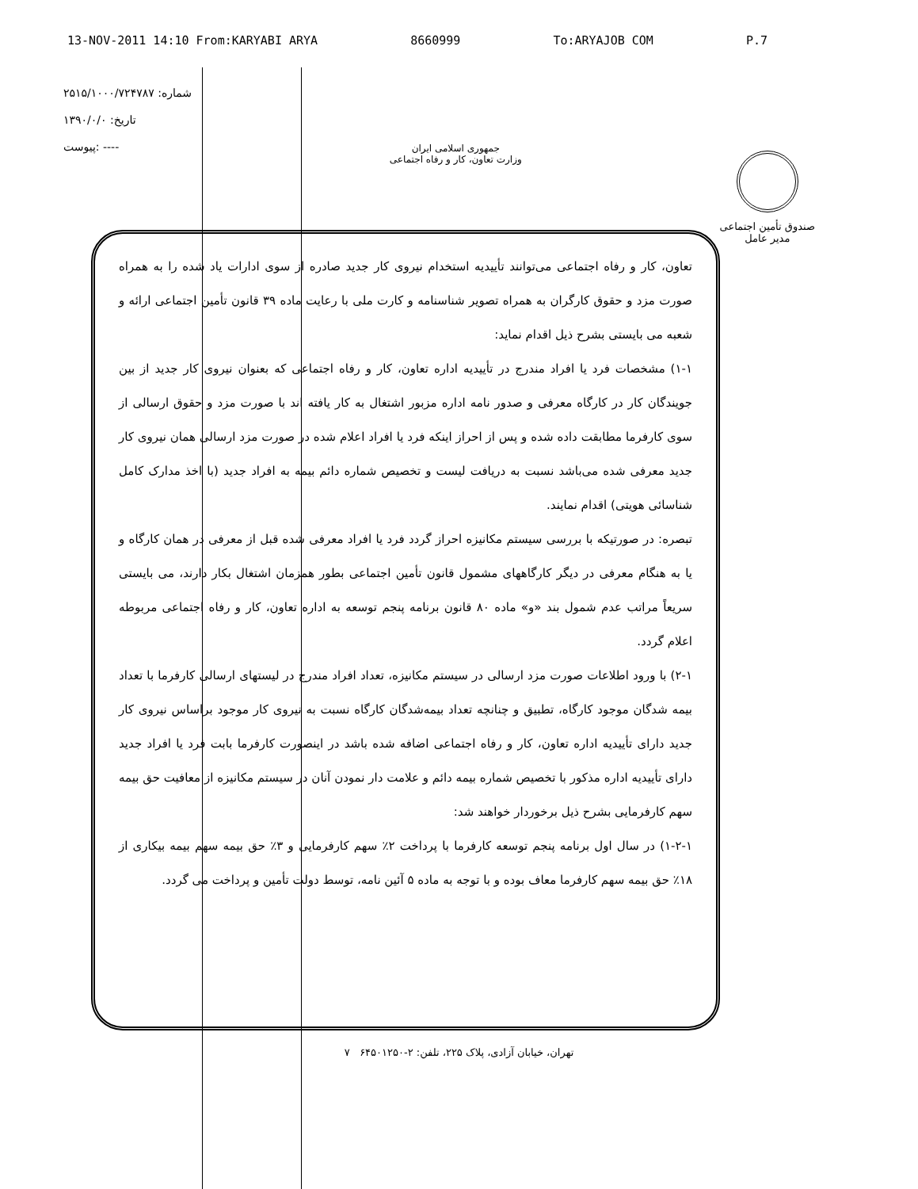13-NOV-2011 14:10 From:KARYABI ARYA 8660999 To:ARYAJOB COM P.7
شماره: ۲۵۱۵/۱۰۰۰/۷۲۴۷۸۷
تاریخ: ۱۳۹۰/۰/۰
پیوست: ----
جمهوری اسلامی ایران
وزارت تعاون، کار و رفاه اجتماعی
صندوق تأمین اجتماعی
مدیر عامل
تعاون، کار و رفاه اجتماعی می‌توانند تأییدیه استخدام نیروی کار جدید صادره از سوی ادارات یاد شده را به همراه صورت مزد و حقوق کارگران به همراه تصویر شناسنامه و کارت ملی با رعایت ماده ۳۹ قانون تأمین اجتماعی ارائه و شعبه می بایستی بشرح ذیل اقدام نماید:
۱-۱) مشخصات فرد یا افراد مندرج در تأییدیه اداره تعاون، کار و رفاه اجتماعی که بعنوان نیروی کار جدید از بین جویندگان کار در کارگاه معرفی و صدور نامه اداره مزبور اشتغال به کار یافته اند با صورت مزد و حقوق ارسالی از سوی کارفرما مطابقت داده شده و پس از احراز اینکه فرد یا افراد اعلام شده در صورت مزد ارسالی همان نیروی کار جدید معرفی شده می‌باشد نسبت به دریافت لیست و تخصیص شماره دائم بیمه به افراد جدید (با اخذ مدارک کامل شناسائی هویتی) اقدام نمایند.
تبصره: در صورتیکه با بررسی سیستم مکانیزه احراز گردد فرد یا افراد معرفی شده قبل از معرفی در همان کارگاه و یا به هنگام معرفی در دیگر کارگاههای مشمول قانون تأمین اجتماعی بطور همزمان اشتغال بکار دارند، می بایستی سریعاً مراتب عدم شمول بند «و» ماده ۸۰ قانون برنامه پنجم توسعه به اداره تعاون، کار و رفاه اجتماعی مربوطه اعلام گردد.
۲-۱) با ورود اطلاعات صورت مزد ارسالی در سیستم مکانیزه، تعداد افراد مندرج در لیستهای ارسالی کارفرما با تعداد بیمه شدگان موجود کارگاه، تطبیق و چنانچه تعداد بیمه‌شدگان کارگاه نسبت به نیروی کار موجود براساس نیروی کار جدید دارای تأییدیه اداره تعاون، کار و رفاه اجتماعی اضافه شده باشد در اینصورت کارفرما بابت فرد یا افراد جدید دارای تأییدیه اداره مذکور با تخصیص شماره بیمه دائم و علامت دار نمودن آنان در سیستم مکانیزه از معافیت حق بیمه سهم کارفرمایی بشرح ذیل برخوردار خواهند شد:
۱-۲-۱) در سال اول برنامه پنجم توسعه کارفرما با پرداخت ۲٪ سهم کارفرمایی و ۳٪ حق بیمه سهم بیمه بیکاری از ۱۸٪ حق بیمه سهم کارفرما معاف بوده و با توجه به ماده ۵ آئین نامه، توسط دولت تأمین و پرداخت می گردد.
تهران، خیابان آزادی، پلاک ۲۲۵، تلفن: ۲-۶۴۵۰۱۲۵۰ ۷